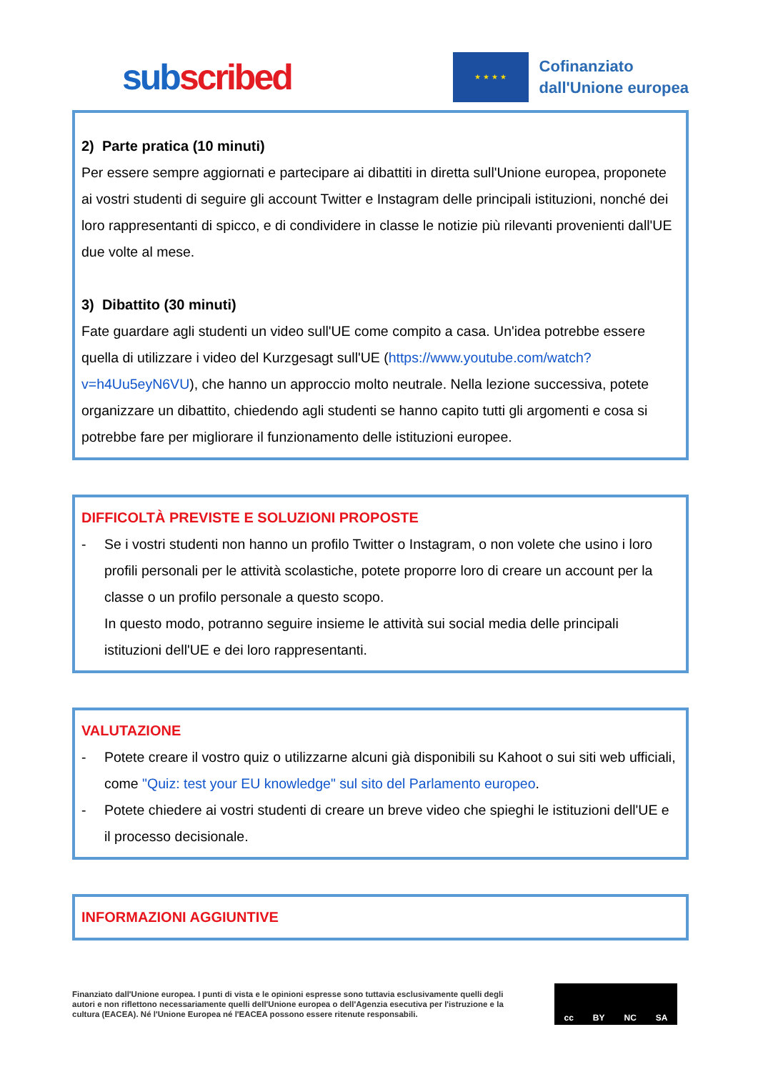subscribed
★ ★ ★ ★
Cofinanziato
dall'Unione europea
2) Parte pratica (10 minuti)
Per essere sempre aggiornati e partecipare ai dibattiti in diretta sull'Unione europea, proponete ai vostri studenti di seguire gli account Twitter e Instagram delle principali istituzioni, nonché dei loro rappresentanti di spicco, e di condividere in classe le notizie più rilevanti provenienti dall'UE due volte al mese.
3) Dibattito (30 minuti)
Fate guardare agli studenti un video sull'UE come compito a casa. Un'idea potrebbe essere quella di utilizzare i video del Kurzgesagt sull'UE (https://www.youtube.com/watch?v=h4Uu5eyN6VU), che hanno un approccio molto neutrale. Nella lezione successiva, potete organizzare un dibattito, chiedendo agli studenti se hanno capito tutti gli argomenti e cosa si potrebbe fare per migliorare il funzionamento delle istituzioni europee.
DIFFICOLTÀ PREVISTE E SOLUZIONI PROPOSTE
- Se i vostri studenti non hanno un profilo Twitter o Instagram, o non volete che usino i loro profili personali per le attività scolastiche, potete proporre loro di creare un account per la classe o un profilo personale a questo scopo.
In questo modo, potranno seguire insieme le attività sui social media delle principali istituzioni dell'UE e dei loro rappresentanti.
VALUTAZIONE
- Potete creare il vostro quiz o utilizzarne alcuni già disponibili su Kahoot o sui siti web ufficiali, come "Quiz: test your EU knowledge" sul sito del Parlamento europeo.
- Potete chiedere ai vostri studenti di creare un breve video che spieghi le istituzioni dell'UE e il processo decisionale.
INFORMAZIONI AGGIUNTIVE
Finanziato dall'Unione europea. I punti di vista e le opinioni espresse sono tuttavia esclusivamente quelli degli autori e non riflettono necessariamente quelli dell'Unione europea o dell'Agenzia esecutiva per l'istruzione e la cultura (EACEA). Né l'Unione Europea né l'EACEA possono essere ritenute responsabili.
cc BY NC SA